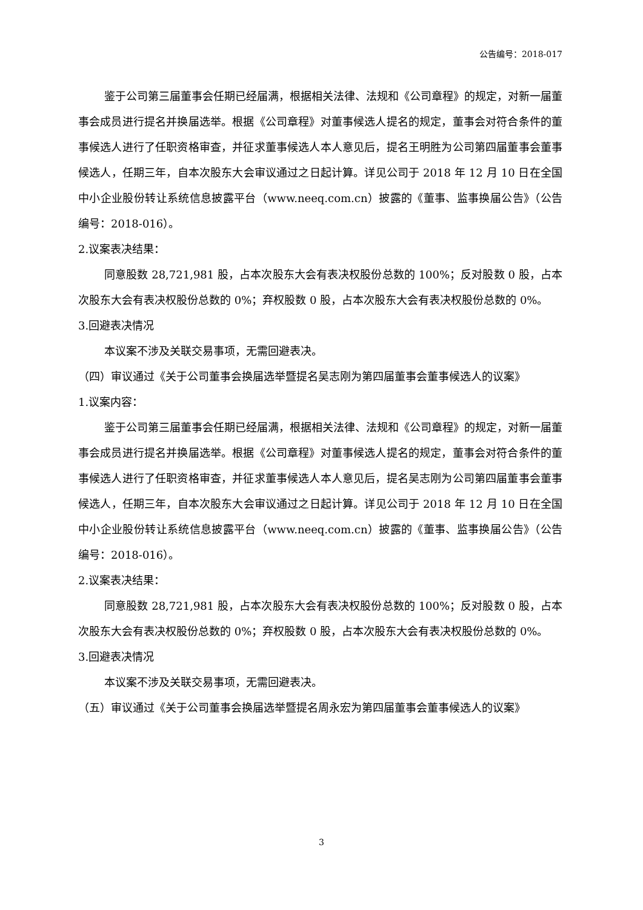公告编号：2018-017
鉴于公司第三届董事会任期已经届满，根据相关法律、法规和《公司章程》的规定，对新一届董事会成员进行提名并换届选举。根据《公司章程》对董事候选人提名的规定，董事会对符合条件的董事候选人进行了任职资格审查，并征求董事候选人本人意见后，提名王明胜为公司第四届董事会董事候选人，任期三年，自本次股东大会审议通过之日起计算。详见公司于 2018 年 12 月 10 日在全国中小企业股份转让系统信息披露平台（www.neeq.com.cn）披露的《董事、监事换届公告》（公告编号：2018-016）。
2.议案表决结果：
同意股数 28,721,981 股，占本次股东大会有表决权股份总数的 100%；反对股数 0 股，占本次股东大会有表决权股份总数的 0%；弃权股数 0 股，占本次股东大会有表决权股份总数的 0%。
3.回避表决情况
本议案不涉及关联交易事项，无需回避表决。
（四）审议通过《关于公司董事会换届选举暨提名吴志刚为第四届董事会董事候选人的议案》
1.议案内容：
鉴于公司第三届董事会任期已经届满，根据相关法律、法规和《公司章程》的规定，对新一届董事会成员进行提名并换届选举。根据《公司章程》对董事候选人提名的规定，董事会对符合条件的董事候选人进行了任职资格审查，并征求董事候选人本人意见后，提名吴志刚为公司第四届董事会董事候选人，任期三年，自本次股东大会审议通过之日起计算。详见公司于 2018 年 12 月 10 日在全国中小企业股份转让系统信息披露平台（www.neeq.com.cn）披露的《董事、监事换届公告》（公告编号：2018-016）。
2.议案表决结果：
同意股数 28,721,981 股，占本次股东大会有表决权股份总数的 100%；反对股数 0 股，占本次股东大会有表决权股份总数的 0%；弃权股数 0 股，占本次股东大会有表决权股份总数的 0%。
3.回避表决情况
本议案不涉及关联交易事项，无需回避表决。
（五）审议通过《关于公司董事会换届选举暨提名周永宏为第四届董事会董事候选人的议案》
3